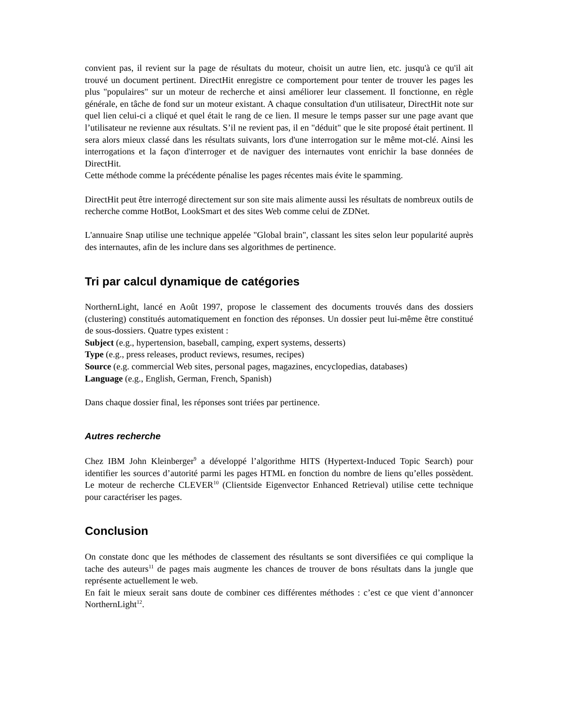convient pas, il revient sur la page de résultats du moteur, choisit un autre lien, etc. jusqu'à ce qu'il ait trouvé un document pertinent. DirectHit enregistre ce comportement pour tenter de trouver les pages les plus "populaires" sur un moteur de recherche et ainsi améliorer leur classement. Il fonctionne, en règle générale, en tâche de fond sur un moteur existant. A chaque consultation d'un utilisateur, DirectHit note sur quel lien celui-ci a cliqué et quel était le rang de ce lien. Il mesure le temps passer sur une page avant que l’utilisateur ne revienne aux résultats. S’il ne revient pas, il en "déduit" que le site proposé était pertinent. Il sera alors mieux classé dans les résultats suivants, lors d'une interrogation sur le même mot-clé. Ainsi les interrogations et la façon d'interroger et de naviguer des internautes vont enrichir la base données de DirectHit.
Cette méthode comme la précédente pénalise les pages récentes mais évite le spamming.
DirectHit peut être interrogé directement sur son site mais alimente aussi les résultats de nombreux outils de recherche comme HotBot, LookSmart et des sites Web comme celui de ZDNet.
L'annuaire Snap utilise une technique appelée "Global brain", classant les sites selon leur popularité auprès des internautes, afin de les inclure dans ses algorithmes de pertinence.
Tri par calcul dynamique de catégories
NorthernLight, lancé en Août 1997, propose le classement des documents trouvés dans des dossiers (clustering) constitués automatiquement en fonction des réponses. Un dossier peut lui-même être constitué de sous-dossiers. Quatre types existent :
Subject (e.g., hypertension, baseball, camping, expert systems, desserts)
Type (e.g., press releases, product reviews, resumes, recipes)
Source (e.g. commercial Web sites, personal pages, magazines, encyclopedias, databases)
Language (e.g., English, German, French, Spanish)
Dans chaque dossier final, les réponses sont triées par pertinence.
Autres recherche
Chez IBM John Kleinberger<sup>9</sup> a développé l’algorithme HITS (Hypertext-Induced Topic Search) pour identifier les sources d’autorité parmi les pages HTML en fonction du nombre de liens qu’elles possèdent. Le moteur de recherche CLEVER<sup>10</sup> (Clientside Eigenvector Enhanced Retrieval) utilise cette technique pour caractériser les pages.
Conclusion
On constate donc que les méthodes de classement des résultants se sont diversifiées ce qui complique la tache des auteurs<sup>11</sup> de pages mais augmente les chances de trouver de bons résultats dans la jungle que représente actuellement le web.
En fait le mieux serait sans doute de combiner ces différentes méthodes : c’est ce que vient d’annoncer NorthernLight<sup>12</sup>.